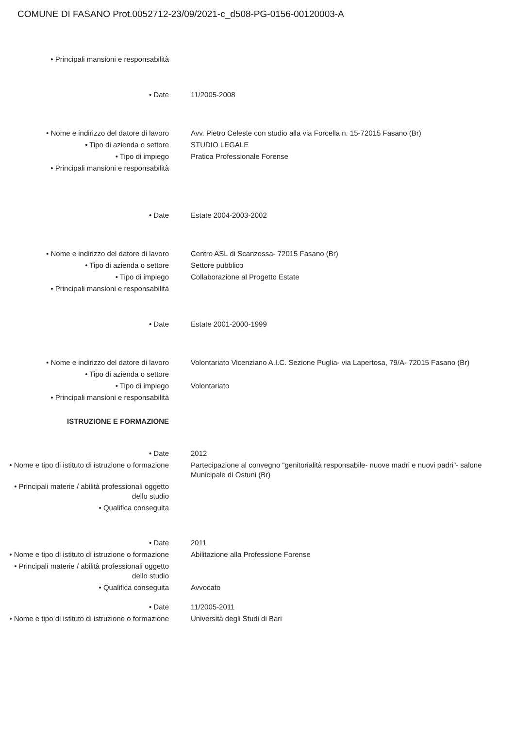COMUNE DI FASANO Prot.0052712-23/09/2021-c_d508-PG-0156-00120003-A
• Principali mansioni e responsabilità
• Date 11/2005-2008
• Nome e indirizzo del datore di lavoro
Avv. Pietro Celeste con studio alla via Forcella n. 15-72015 Fasano (Br)
• Tipo di azienda o settore STUDIO LEGALE
• Tipo di impiego Pratica Professionale Forense
• Principali mansioni e responsabilità
• Date Estate 2004-2003-2002
• Nome e indirizzo del datore di lavoro
Centro ASL di Scanzossa- 72015 Fasano (Br)
• Tipo di azienda o settore Settore pubblico
• Tipo di impiego Collaborazione al Progetto Estate
• Principali mansioni e responsabilità
• Date Estate 2001-2000-1999
• Nome e indirizzo del datore di lavoro
Volontariato Vicenziano A.I.C. Sezione Puglia- via Lapertosa, 79/A- 72015 Fasano (Br)
• Tipo di azienda o settore
• Tipo di impiego Volontariato
• Principali mansioni e responsabilità
ISTRUZIONE E FORMAZIONE
• Date 2012
• Nome e tipo di istituto di istruzione o formazione
Partecipazione al convegno “genitorialità responsabile- nuove madri e nuovi padri”- salone Municipale di Ostuni (Br)
• Principali materie / abilità professionali oggetto dello studio
• Qualifica conseguita
• Date 2011
• Nome e tipo di istituto di istruzione o formazione
Abilitazione alla Professione Forense
• Principali materie / abilità professionali oggetto dello studio
• Qualifica conseguita Avvocato
• Date 11/2005-2011
• Nome e tipo di istituto di istruzione o formazione
Università degli Studi di Bari